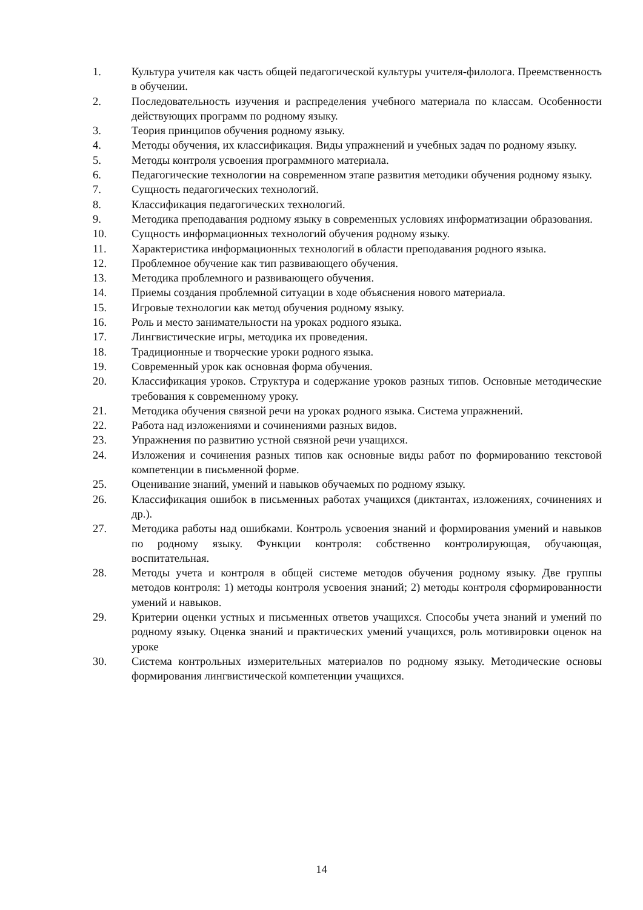1. Культура учителя как часть общей педагогической культуры учителя-филолога. Преемственность в обучении.
2. Последовательность изучения и распределения учебного материала по классам. Особенности действующих программ по родному языку.
3. Теория принципов обучения родному языку.
4. Методы обучения, их классификация. Виды упражнений и учебных задач по родному языку.
5. Методы контроля усвоения программного материала.
6. Педагогические технологии на современном этапе развития методики обучения родному языку.
7. Сущность педагогических технологий.
8. Классификация педагогических технологий.
9. Методика преподавания родному языку в современных условиях информатизации образования.
10. Сущность информационных технологий обучения родному языку.
11. Характеристика информационных технологий в области преподавания родного языка.
12. Проблемное обучение как тип развивающего обучения.
13. Методика проблемного и развивающего обучения.
14. Приемы создания проблемной ситуации в ходе объяснения нового материала.
15. Игровые технологии как метод обучения родному языку.
16. Роль и место занимательности на уроках родного языка.
17. Лингвистические игры, методика их проведения.
18. Традиционные и творческие уроки родного языка.
19. Современный урок как основная форма обучения.
20. Классификация уроков. Структура и содержание уроков разных типов. Основные методические требования к современному уроку.
21. Методика обучения связной речи на уроках родного языка. Система упражнений.
22. Работа над изложениями и сочинениями разных видов.
23. Упражнения по развитию устной связной речи учащихся.
24. Изложения и сочинения разных типов как основные виды работ по формированию текстовой компетенции в письменной форме.
25. Оценивание знаний, умений и навыков обучаемых по родному языку.
26. Классификация ошибок в письменных работах учащихся (диктантах, изложениях, сочинениях и др.).
27. Методика работы над ошибками. Контроль усвоения знаний и формирования умений и навыков по родному языку. Функции контроля: собственно контролирующая, обучающая, воспитательная.
28. Методы учета и контроля в общей системе методов обучения родному языку. Две группы методов контроля: 1) методы контроля усвоения знаний; 2) методы контроля сформированности умений и навыков.
29. Критерии оценки устных и письменных ответов учащихся. Способы учета знаний и умений по родному языку. Оценка знаний и практических умений учащихся, роль мотивировки оценок на уроке
30. Система контрольных измерительных материалов по родному языку. Методические основы формирования лингвистической компетенции учащихся.
14